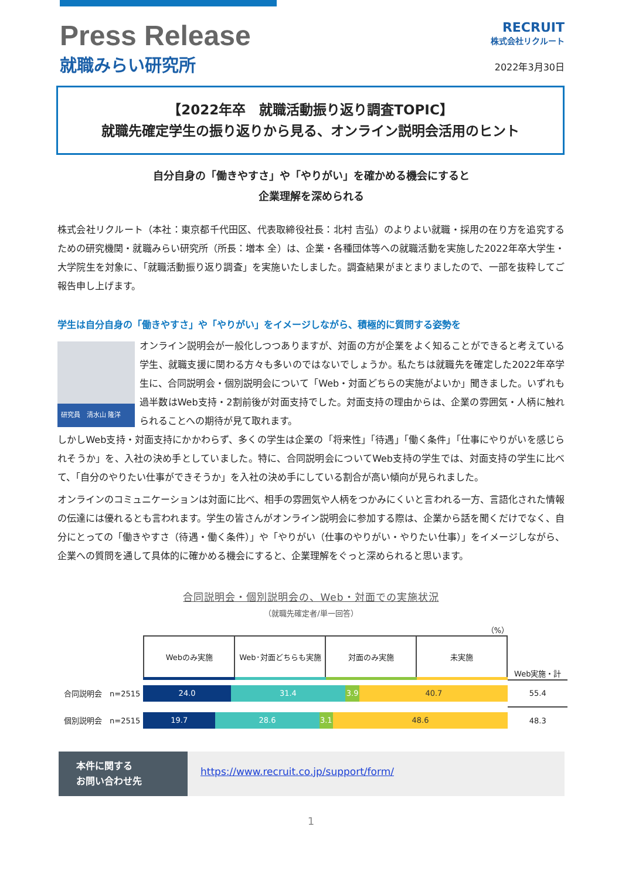Press Release
就職みらい研究所
RECRUIT
株式会社リクルート
2022年3月30日
【2022年卒　就職活動振り返り調査TOPIC】
就職先確定学生の振り返りから見る、オンライン説明会活用のヒント
自分自身の「働きやすさ」や「やりがい」を確かめる機会にすると
企業理解を深められる
株式会社リクルート（本社：東京都千代田区、代表取締役社長：北村 吉弘）のよりよい就職・採用の在り方を追究するための研究機関・就職みらい研究所（所長：増本 全）は、企業・各種団体等への就職活動を実施した2022年卒大学生・大学院生を対象に、「就職活動振り返り調査」を実施いたしました。調査結果がまとまりましたので、一部を抜粋してご報告申し上げます。
学生は自分自身の「働きやすさ」や「やりがい」をイメージしながら、積極的に質問する姿勢を
研究員　清水山 隆洋 オンライン説明会が一般化しつつありますが、対面の方が企業をよく知ることができると考えている学生、就職支援に関わる方々も多いのではないでしょうか。私たちは就職先を確定した2022年卒学生に、合同説明会・個別説明会について「Web・対面どちらの実施がよいか」聞きました。いずれも過半数はWeb支持・2割前後が対面支持でした。対面支持の理由からは、企業の雰囲気・人柄に触れられることへの期待が見て取れます。
しかしWeb支持・対面支持にかかわらず、多くの学生は企業の「将来性」「待遇」「働く条件」「仕事にやりがいを感じられそうか」を、入社の決め手としていました。特に、合同説明会についてWeb支持の学生では、対面支持の学生に比べて、「自分のやりたい仕事ができそうか」を入社の決め手にしている割合が高い傾向が見られました。
オンラインのコミュニケーションは対面に比べ、相手の雰囲気や人柄をつかみにくいと言われる一方、言語化された情報の伝達には優れるとも言われます。学生の皆さんがオンライン説明会に参加する際は、企業から話を聞くだけでなく、自分にとっての「働きやすさ（待遇・働く条件）」や「やりがい（仕事のやりがい・やりたい仕事）」をイメージしながら、企業への質問を通して具体的に確かめる機会にすると、企業理解をぐっと深められると思います。
合同説明会・個別説明会の、Web・対面での実施状況
（就職先確定者/単一回答）
（%）
| | / Webのみ実施 / Web･対面どちらも実施 / 対面のみ実施 / 未実施 / | Web実施・計 |
| 合同説明会 n=2515 | / 24.0 / 31.4 / 3.9 / 40.7 / | 55.4 |
| 個別説明会 n=2515 | / 19.7 / 28.6 / 3.1 / 48.6 / | 48.3 |
本件に関する
お問い合わせ先
https://www.recruit.co.jp/support/form/
1